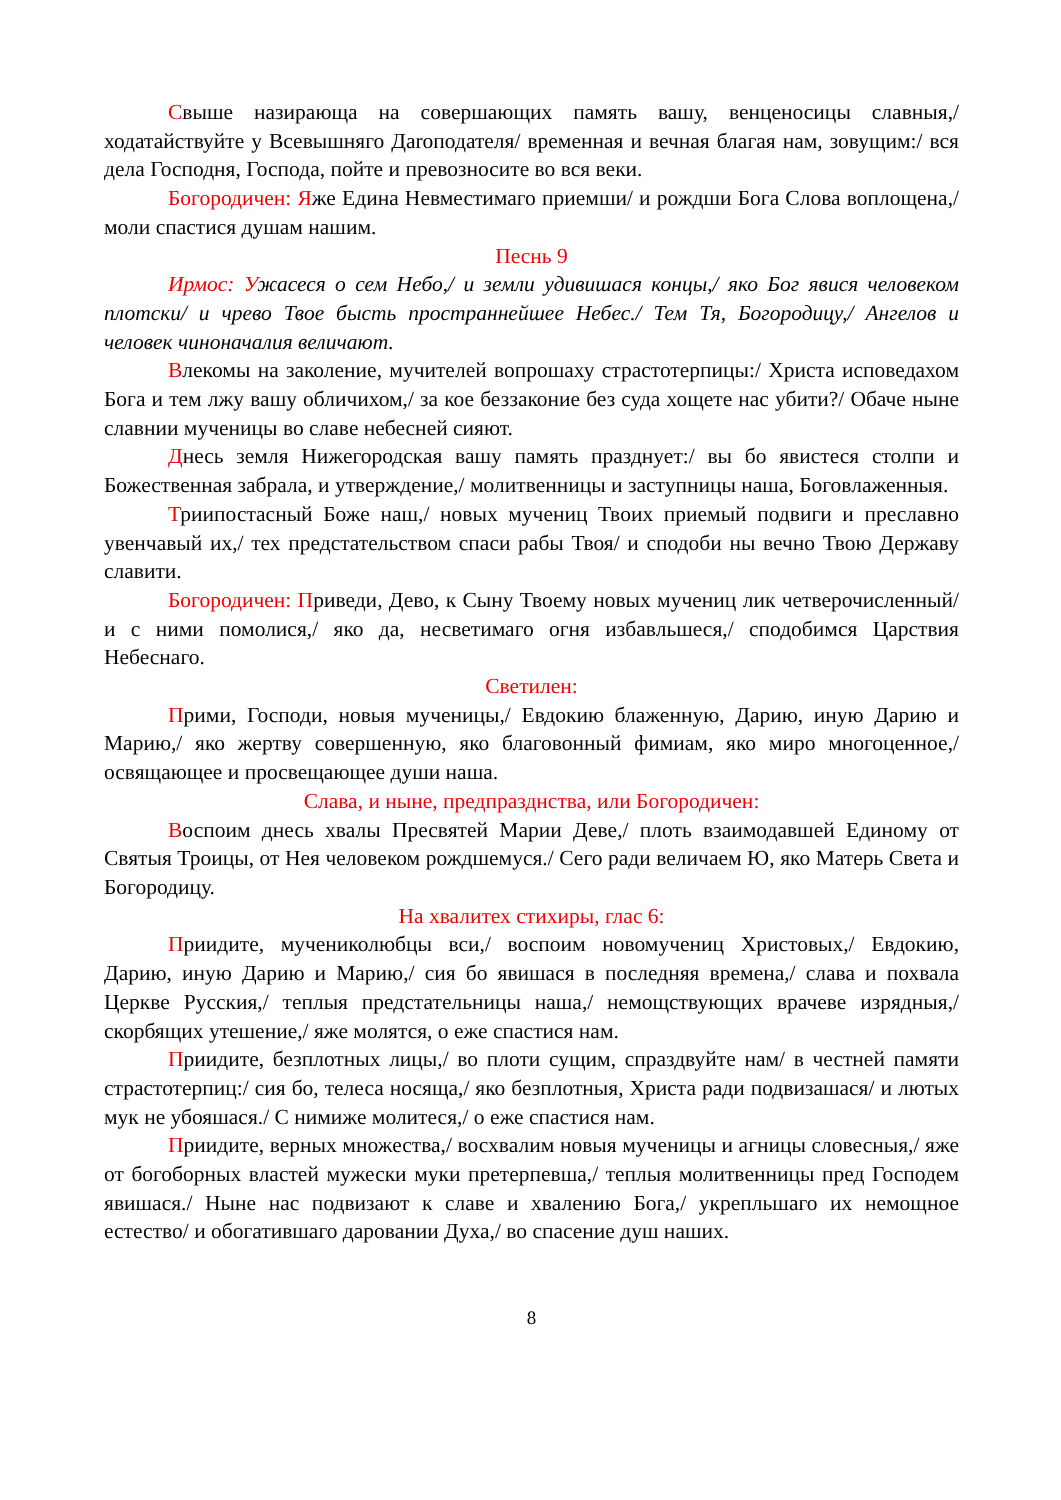Свыше назирающа на совершающих память вашу, венценосицы славныя,/ ходатайствуйте у Всевышняго Даroподателя/ временная и вечная благая нам, зовущим:/ вся дела Господня, Господа, пойте и превозносите во вся веки.
Богородичен: Яже Единa Невместимаго приемши/ и рождши Бога Слова воплощена,/ моли спастися душам нашим.
Песнь 9
Ирмос: Ужасеся о сем Небо,/ и земли удивишася концы,/ яко Бог явися человеком плотски/ и чрево Твое бысть пространнейшее Небес./ Тем Тя, Богородицу,/ Ангелов и человек чиноначалия величают.
Влекомы на заколение, мучителей вопрошаху страстотерпицы:/ Христа исповедахом Бога и тем лжу вашу обличихом,/ за кое беззаконие без суда хощете нас убити?/ Обаче ныне славнии мученицы во славе небесней сияют.
Днесь земля Нижегородская вашу память празднует:/ вы бо явистеся столпи и Божественная забрала, и утверждение,/ молитвенницы и заступницы наша, Боговлаженныя.
Триипостасный Боже наш,/ новых мучениц Твоих приемый подвиги и преславно увенчавый их,/ тех предстательством спаси рабы Твоя/ и сподоби ны вечно Твою Державу славити.
Богородичен: Приведи, Дево, к Сыну Твоему новых мучениц лик четверочисленный/ и с ними помолися,/ яко да, несветимаго огня избавльшеся,/ сподобимся Царствия Небеснаго.
Светилен:
Прими, Господи, новыя мученицы,/ Евдокию блаженную, Дарию, иную Дарию и Марию,/ яко жертву совершенную, яко благовонный фимиам, яко миро многоценное,/ освящающее и просвещающее души наша.
Слава, и ныне, предпразднства, или Богородичен:
Воспоим днесь хвалы Пресвятей Марии Деве,/ плоть взаимодавшей Единому от Святыя Троицы, от Нея человеком рождшемуся./ Сего ради величаем Ю, яко Матерь Света и Богородицу.
На хвалитех стихиры, глас 6:
Приидите, мучениколюбцы вси,/ воспоим новомучениц Христовых,/ Евдокию, Дарию, иную Дарию и Марию,/ сия бо явишася в последняя времена,/ слава и похвала Церкве Русския,/ теплыя предстательницы наша,/ немощствующих врачеве изрядныя,/ скорбящих утешение,/ яже молятся, о еже спастися нам.
Приидите, безплотных лицы,/ во плоти сущим, спраздвуйте нам/ в честней памяти страстотерпиц:/ сия бо, телеса носяща,/ яко безплотныя, Христа ради подвизашася/ и лютых мук не убояшася./ С нимиже молитеся,/ о еже спастися нам.
Приидите, верных множества,/ восхвалим новыя мученицы и агницы словесныя,/ яже от богоборных властей мужески муки претерпевша,/ теплыя молитвенницы пред Господем явишася./ Ныне нас подвизают к славе и хвалению Бога,/ укрепльшаго их немощное естество/ и обогатившаго даровании Духа,/ во спасение душ наших.
8